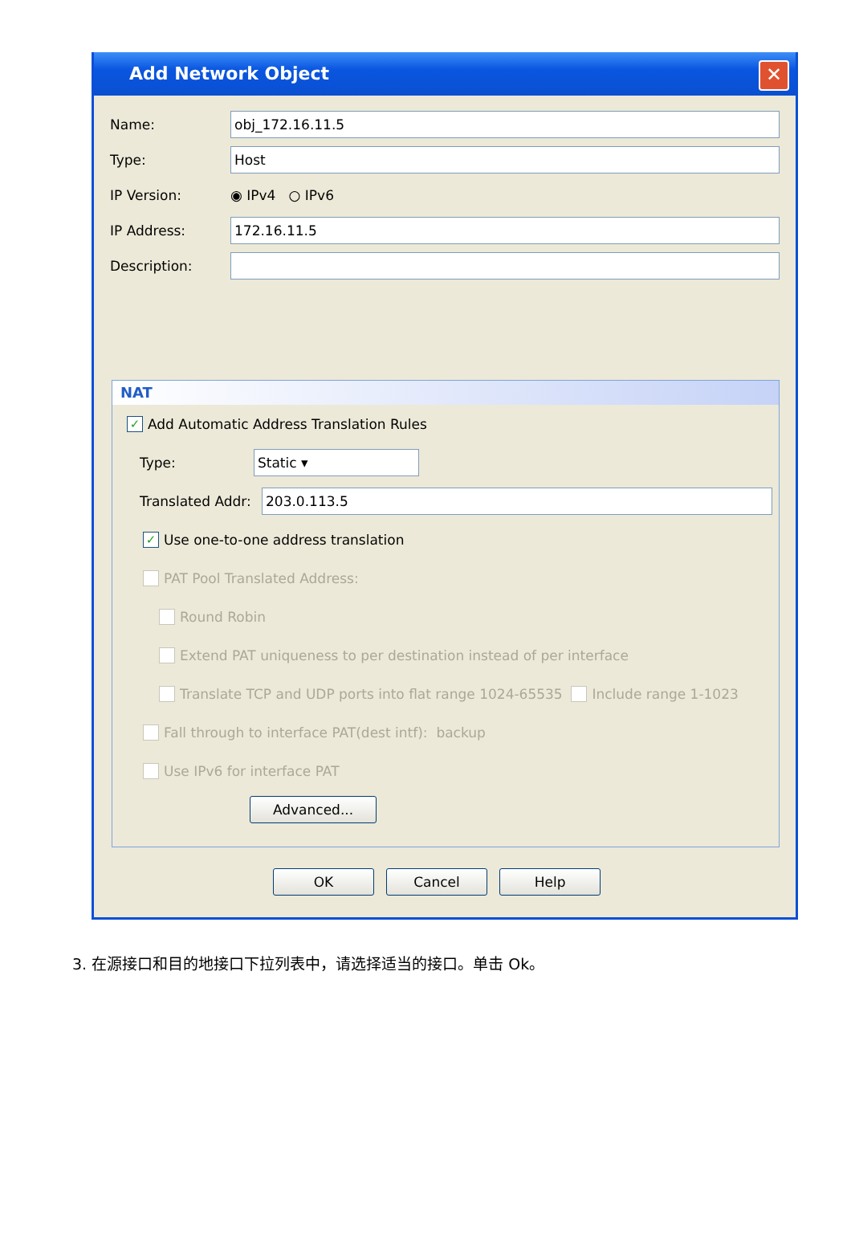Add Network Object ✕
Name: obj_172.16.11.5
Type: Host
IP Version: ◉ IPv4 ○ IPv6
IP Address: 172.16.11.5
Description:
NAT
✓ Add Automatic Address Translation Rules
Type: Static ▾
Translated Addr: 203.0.113.5
✓ Use one-to-one address translation
PAT Pool Translated Address:
Round Robin
Extend PAT uniqueness to per destination instead of per interface
Translate TCP and UDP ports into flat range 1024-65535 Include range 1-1023
Fall through to interface PAT(dest intf): backup
Use IPv6 for interface PAT
Advanced...
OK Cancel Help
3. 在源接口和目的地接口下拉列表中，请选择适当的接口。单击 Ok。